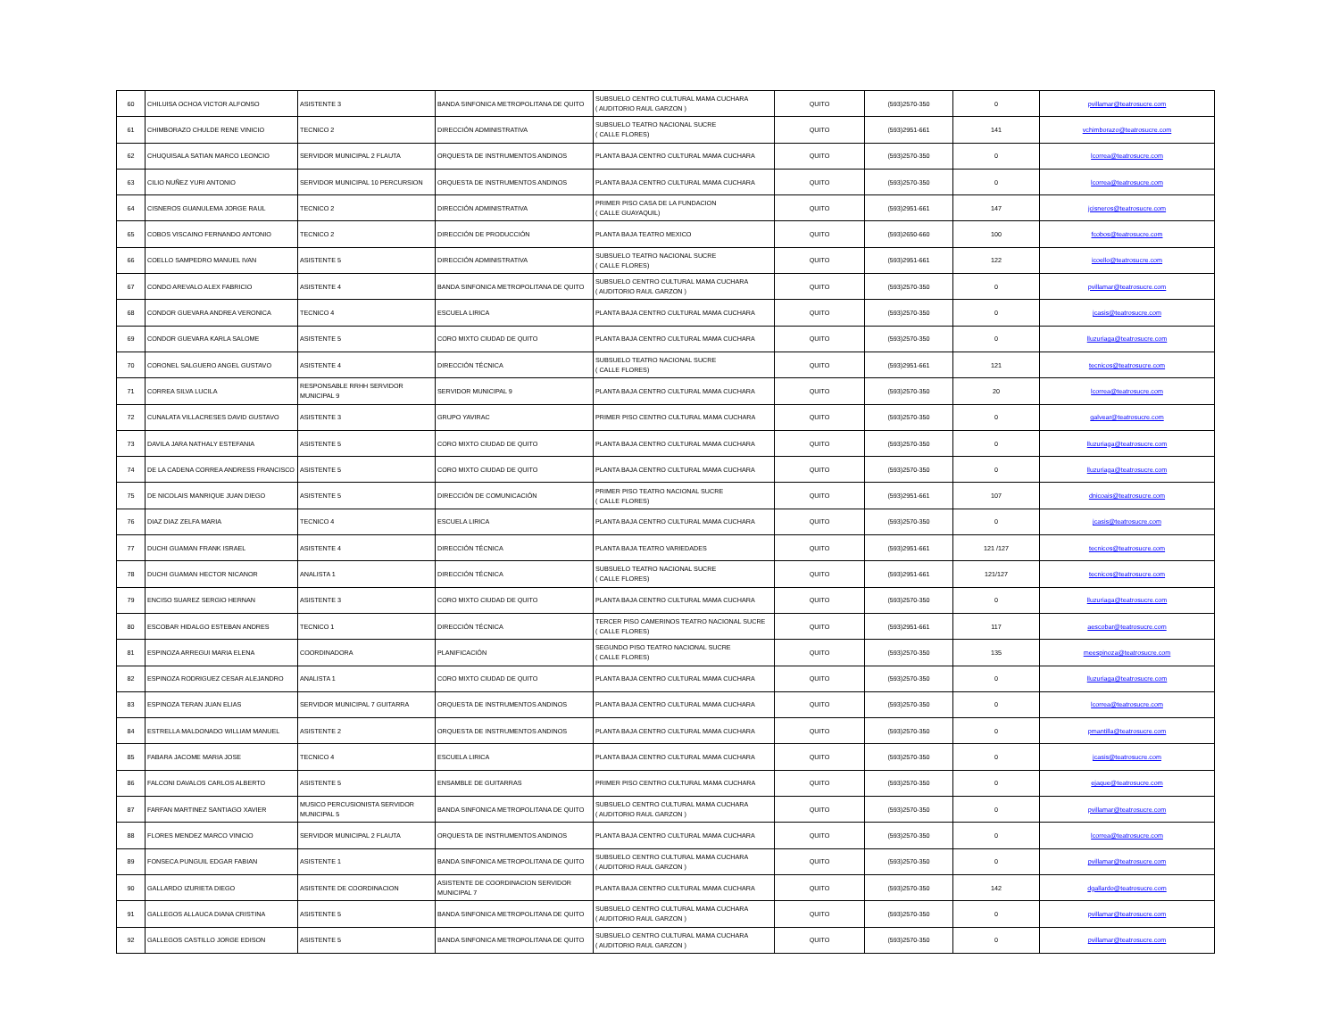| 60 | CHILUISA OCHOA VICTOR ALFONSO | ASISTENTE 3 | BANDA SINFONICA METROPOLITANA DE QUITO | SUBSUELO CENTRO CULTURAL MAMA CUCHARA ( AUDITORIO RAUL GARZON ) | QUITO | (593)2570-350 | 0 | pvillamar@teatrosucre.com |
| 61 | CHIMBORAZO CHULDE RENE VINICIO | TECNICO 2 | DIRECCIÓN ADMINISTRATIVA | SUBSUELO TEATRO NACIONAL SUCRE ( CALLE FLORES) | QUITO | (593)2951-661 | 141 | vchimborazo@teatrosucre.com |
| 62 | CHUQUISALA SATIAN MARCO LEONCIO | SERVIDOR MUNICIPAL 2 FLAUTA | ORQUESTA DE INSTRUMENTOS ANDINOS | PLANTA BAJA CENTRO CULTURAL MAMA CUCHARA | QUITO | (593)2570-350 | 0 | lcorrea@teatrosucre.com |
| 63 | CILIO NUÑEZ YURI ANTONIO | SERVIDOR MUNICIPAL 10 PERCURSION | ORQUESTA DE INSTRUMENTOS ANDINOS | PLANTA BAJA CENTRO CULTURAL MAMA CUCHARA | QUITO | (593)2570-350 | 0 | lcorrea@teatrosucre.com |
| 64 | CISNEROS GUANULEMA JORGE RAUL | TECNICO 2 | DIRECCIÓN ADMINISTRATIVA | PRIMER PISO CASA DE LA FUNDACION ( CALLE GUAYAQUIL) | QUITO | (593)2951-661 | 147 | jcisneros@teatrosucre.com |
| 65 | COBOS VISCAINO FERNANDO ANTONIO | TECNICO 2 | DIRECCIÓN DE PRODUCCIÓN | PLANTA BAJA TEATRO MEXICO | QUITO | (593)2650-660 | 100 | fcobos@teatrosucre.com |
| 66 | COELLO SAMPEDRO MANUEL IVAN | ASISTENTE 5 | DIRECCIÓN ADMINISTRATIVA | SUBSUELO TEATRO NACIONAL SUCRE ( CALLE FLORES) | QUITO | (593)2951-661 | 122 | icoello@teatrosucre.com |
| 67 | CONDO AREVALO ALEX FABRICIO | ASISTENTE 4 | BANDA SINFONICA METROPOLITANA DE QUITO | SUBSUELO CENTRO CULTURAL MAMA CUCHARA ( AUDITORIO RAUL GARZON ) | QUITO | (593)2570-350 | 0 | pvillamar@teatrosucre.com |
| 68 | CONDOR GUEVARA ANDREA VERONICA | TECNICO 4 | ESCUELA LIRICA | PLANTA BAJA CENTRO CULTURAL MAMA CUCHARA | QUITO | (593)2570-350 | 0 | jcasis@teatrosucre.com |
| 69 | CONDOR GUEVARA KARLA SALOME | ASISTENTE 5 | CORO MIXTO CIUDAD DE QUITO | PLANTA BAJA CENTRO CULTURAL MAMA CUCHARA | QUITO | (593)2570-350 | 0 | lluzuriaga@teatrosucre.com |
| 70 | CORONEL SALGUERO ANGEL GUSTAVO | ASISTENTE 4 | DIRECCIÓN TÉCNICA | SUBSUELO TEATRO NACIONAL SUCRE ( CALLE FLORES) | QUITO | (593)2951-661 | 121 | tecnicos@teatrosucre.com |
| 71 | CORREA SILVA LUCILA | RESPONSABLE RRHH SERVIDOR MUNICIPAL 9 | SERVIDOR MUNICIPAL 9 | PLANTA BAJA CENTRO CULTURAL MAMA CUCHARA | QUITO | (593)2570-350 | 20 | lcorrea@teatrosucre.com |
| 72 | CUNALATA VILLACRESES DAVID GUSTAVO | ASISTENTE 3 | GRUPO YAVIRAC | PRIMER PISO CENTRO CULTURAL MAMA CUCHARA | QUITO | (593)2570-350 | 0 | galvear@teatrosucre.com |
| 73 | DAVILA JARA NATHALY ESTEFANIA | ASISTENTE 5 | CORO MIXTO CIUDAD DE QUITO | PLANTA BAJA CENTRO CULTURAL MAMA CUCHARA | QUITO | (593)2570-350 | 0 | lluzuriaga@teatrosucre.com |
| 74 | DE LA CADENA CORREA ANDRESS FRANCISCO | ASISTENTE 5 | CORO MIXTO CIUDAD DE QUITO | PLANTA BAJA CENTRO CULTURAL MAMA CUCHARA | QUITO | (593)2570-350 | 0 | lluzuriaga@teatrosucre.com |
| 75 | DE NICOLAIS MANRIQUE JUAN DIEGO | ASISTENTE 5 | DIRECCIÓN DE COMUNICACIÓN | PRIMER PISO TEATRO NACIONAL SUCRE ( CALLE FLORES) | QUITO | (593)2951-661 | 107 | dnicoais@teatrosucre.com |
| 76 | DIAZ DIAZ ZELFA MARIA | TECNICO 4 | ESCUELA LIRICA | PLANTA BAJA CENTRO CULTURAL MAMA CUCHARA | QUITO | (593)2570-350 | 0 | jcasis@teatrosucre.com |
| 77 | DUCHI GUAMAN FRANK ISRAEL | ASISTENTE 4 | DIRECCIÓN TÉCNICA | PLANTA BAJA TEATRO VARIEDADES | QUITO | (593)2951-661 | 121 /127 | tecnicos@teatrosucre.com |
| 78 | DUCHI GUAMAN HECTOR NICANOR | ANALISTA 1 | DIRECCIÓN TÉCNICA | SUBSUELO TEATRO NACIONAL SUCRE ( CALLE FLORES) | QUITO | (593)2951-661 | 121/127 | tecnicos@teatrosucre.com |
| 79 | ENCISO SUAREZ SERGIO HERNAN | ASISTENTE 3 | CORO MIXTO CIUDAD DE QUITO | PLANTA BAJA CENTRO CULTURAL MAMA CUCHARA | QUITO | (593)2570-350 | 0 | lluzuriaga@teatrosucre.com |
| 80 | ESCOBAR HIDALGO ESTEBAN ANDRES | TECNICO 1 | DIRECCIÓN TÉCNICA | TERCER PISO CAMERINOS TEATRO NACIONAL SUCRE ( CALLE FLORES) | QUITO | (593)2951-661 | 117 | aescobar@teatrosucre.com |
| 81 | ESPINOZA ARREGUI MARIA ELENA | COORDINADORA | PLANIFICACIÓN | SEGUNDO PISO TEATRO NACIONAL SUCRE ( CALLE FLORES) | QUITO | (593)2570-350 | 135 | meespinoza@teatrosucre.com |
| 82 | ESPINOZA RODRIGUEZ CESAR ALEJANDRO | ANALISTA 1 | CORO MIXTO CIUDAD DE QUITO | PLANTA BAJA CENTRO CULTURAL MAMA CUCHARA | QUITO | (593)2570-350 | 0 | lluzuriaga@teatrosucre.com |
| 83 | ESPINOZA TERAN JUAN ELIAS | SERVIDOR MUNICIPAL 7 GUITARRA | ORQUESTA DE INSTRUMENTOS ANDINOS | PLANTA BAJA CENTRO CULTURAL MAMA CUCHARA | QUITO | (593)2570-350 | 0 | lcorrea@teatrosucre.com |
| 84 | ESTRELLA MALDONADO WILLIAM MANUEL | ASISTENTE 2 | ORQUESTA DE INSTRUMENTOS ANDINOS | PLANTA BAJA CENTRO CULTURAL MAMA CUCHARA | QUITO | (593)2570-350 | 0 | pmantilla@teatrosucre.com |
| 85 | FABARA JACOME MARIA JOSE | TECNICO 4 | ESCUELA LIRICA | PLANTA BAJA CENTRO CULTURAL MAMA CUCHARA | QUITO | (593)2570-350 | 0 | jcasis@teatrosucre.com |
| 86 | FALCONI DAVALOS CARLOS ALBERTO | ASISTENTE 5 | ENSAMBLE DE GUITARRAS | PRIMER PISO CENTRO CULTURAL MAMA CUCHARA | QUITO | (593)2570-350 | 0 | ejaque@teatrosucre.com |
| 87 | FARFAN MARTINEZ SANTIAGO XAVIER | MUSICO PERCUSIONISTA SERVIDOR MUNICIPAL 5 | BANDA SINFONICA METROPOLITANA DE QUITO | SUBSUELO CENTRO CULTURAL MAMA CUCHARA ( AUDITORIO RAUL GARZON ) | QUITO | (593)2570-350 | 0 | pvillamar@teatrosucre.com |
| 88 | FLORES MENDEZ MARCO VINICIO | SERVIDOR MUNICIPAL 2 FLAUTA | ORQUESTA DE INSTRUMENTOS ANDINOS | PLANTA BAJA CENTRO CULTURAL MAMA CUCHARA | QUITO | (593)2570-350 | 0 | lcorrea@teatrosucre.com |
| 89 | FONSECA PUNGUIL EDGAR FABIAN | ASISTENTE 1 | BANDA SINFONICA METROPOLITANA DE QUITO | SUBSUELO CENTRO CULTURAL MAMA CUCHARA ( AUDITORIO RAUL GARZON ) | QUITO | (593)2570-350 | 0 | pvillamar@teatrosucre.com |
| 90 | GALLARDO IZURIETA DIEGO | ASISTENTE DE COORDINACION | ASISTENTE DE COORDINACION SERVIDOR MUNICIPAL 7 | PLANTA BAJA CENTRO CULTURAL MAMA CUCHARA | QUITO | (593)2570-350 | 142 | dgallardo@teatrosucre.com |
| 91 | GALLEGOS ALLAUCA DIANA CRISTINA | ASISTENTE 5 | BANDA SINFONICA METROPOLITANA DE QUITO | SUBSUELO CENTRO CULTURAL MAMA CUCHARA ( AUDITORIO RAUL GARZON ) | QUITO | (593)2570-350 | 0 | pvillamar@teatrosucre.com |
| 92 | GALLEGOS CASTILLO JORGE EDISON | ASISTENTE 5 | BANDA SINFONICA METROPOLITANA DE QUITO | SUBSUELO CENTRO CULTURAL MAMA CUCHARA ( AUDITORIO RAUL GARZON ) | QUITO | (593)2570-350 | 0 | pvillamar@teatrosucre.com |